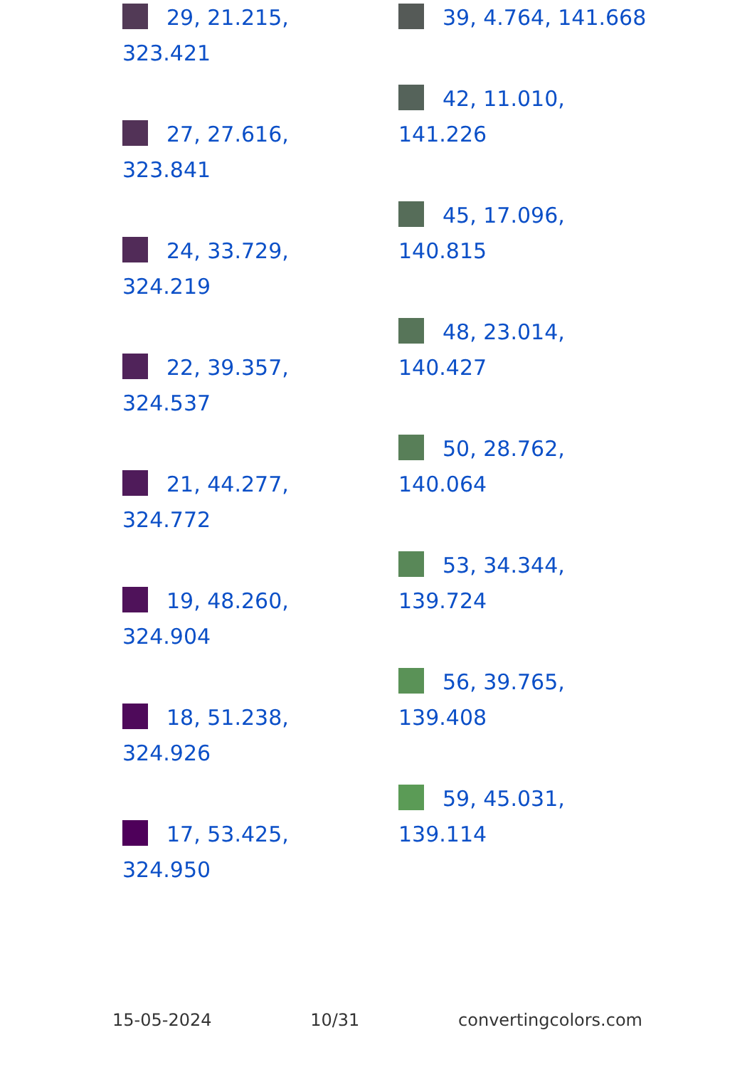29, 21.215, 323.421
27, 27.616, 323.841
24, 33.729, 324.219
22, 39.357, 324.537
21, 44.277, 324.772
19, 48.260, 324.904
18, 51.238, 324.926
17, 53.425, 324.950
39, 4.764, 141.668
42, 11.010, 141.226
45, 17.096, 140.815
48, 23.014, 140.427
50, 28.762, 140.064
53, 34.344, 139.724
56, 39.765, 139.408
59, 45.031, 139.114
15-05-2024 10/31 convertingcolors.com